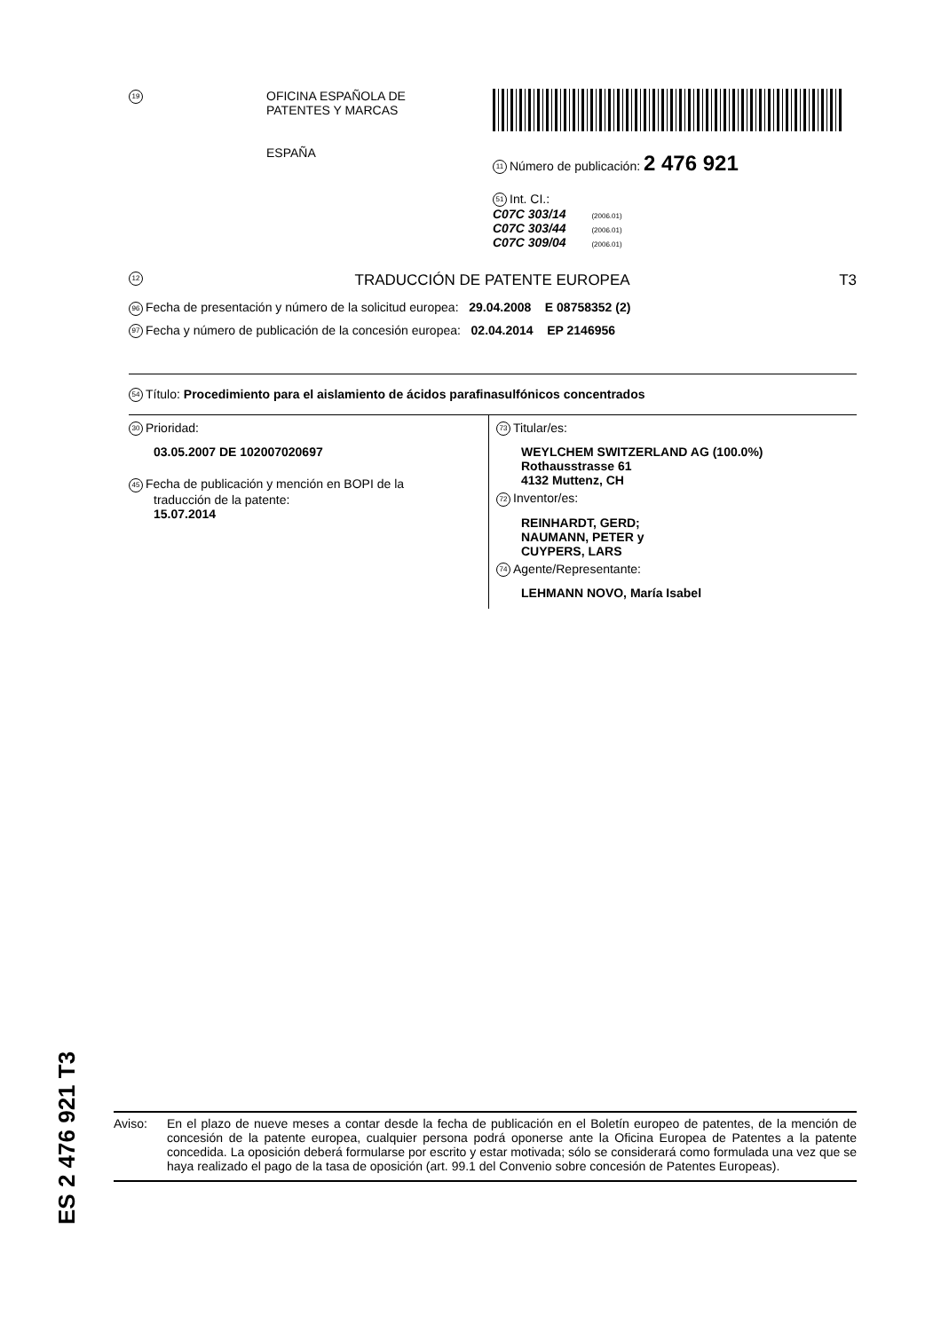19
OFICINA ESPAÑOLA DE
PATENTES Y MARCAS
ESPAÑA
11 Número de publicación: 2 476 921
51 Int. CI.:
C07C 303/14 (2006.01)
C07C 303/44 (2006.01)
C07C 309/04 (2006.01)
12 TRADUCCIÓN DE PATENTE EUROPEA T3
96 Fecha de presentación y número de la solicitud europea: 29.04.2008 E 08758352 (2)
97 Fecha y número de publicación de la concesión europea: 02.04.2014 EP 2146956
54 Título: Procedimiento para el aislamiento de ácidos parafinasulfónicos concentrados
30 Prioridad:
03.05.2007 DE 102007020697
45 Fecha de publicación y mención en BOPI de la
traducción de la patente:
15.07.2014
73 Titular/es:
WEYLCHEM SWITZERLAND AG (100.0%)
Rothausstrasse 61
4132 Muttenz, CH
72 Inventor/es:
REINHARDT, GERD;
NAUMANN, PETER y
CUYPERS, LARS
74 Agente/Representante:
LEHMANN NOVO, María Isabel
ES 2 476 921 T3
Aviso: En el plazo de nueve meses a contar desde la fecha de publicación en el Boletín europeo de patentes, de la mención de concesión de la patente europea, cualquier persona podrá oponerse ante la Oficina Europea de Patentes a la patente concedida. La oposición deberá formularse por escrito y estar motivada; sólo se considerará como formulada una vez que se haya realizado el pago de la tasa de oposición (art. 99.1 del Convenio sobre concesión de Patentes Europeas).